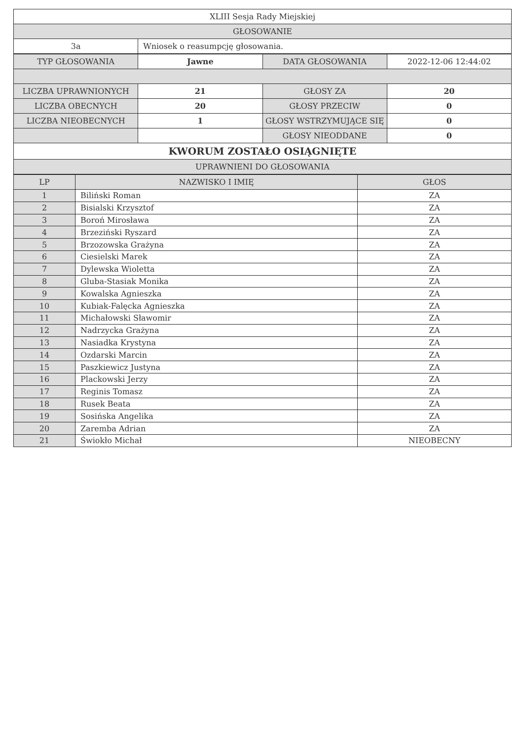| XLIII Sesja Rady Miejskiej | |
| GŁOSOWANIE | |
| 3a | Wniosek o reasumpcję głosowania. |
| TYP GŁOSOWANIA | Jawne | DATA GŁOSOWANIA | 2022-12-06 12:44:02 |
| LICZBA UPRAWNIONYCH | 21 | GŁOSY ZA | 20 |
| LICZBA OBECNYCH | 20 | GŁOSY PRZECIW | 0 |
| LICZBA NIEOBECNYCH | 1 | GŁOSY WSTRZYMUJĄCE SIĘ | 0 |
| | | GŁOSY NIEODDANE | 0 |
| KWORUM ZOSTAŁO OSIĄGNIĘTE | | | |
| UPRAWNIENI DO GŁOSOWANIA | | | |
| LP | NAZWISKO I IMIĘ | GŁOS |
| --- | --- | --- |
| 1 | Biliński Roman | ZA |
| 2 | Bisialski Krzysztof | ZA |
| 3 | Boroń Mirosława | ZA |
| 4 | Brzeziński Ryszard | ZA |
| 5 | Brzozowska Grażyna | ZA |
| 6 | Ciesielski Marek | ZA |
| 7 | Dylewska Wioletta | ZA |
| 8 | Gluba-Stasiak Monika | ZA |
| 9 | Kowalska Agnieszka | ZA |
| 10 | Kubiak-Falęcka Agnieszka | ZA |
| 11 | Michałowski Sławomir | ZA |
| 12 | Nadrzycka Grażyna | ZA |
| 13 | Nasiadka Krystyna | ZA |
| 14 | Ozdarski Marcin | ZA |
| 15 | Paszkiewicz Justyna | ZA |
| 16 | Plackowski Jerzy | ZA |
| 17 | Reginis Tomasz | ZA |
| 18 | Rusek Beata | ZA |
| 19 | Sosińska Angelika | ZA |
| 20 | Zaremba Adrian | ZA |
| 21 | Świokło Michał | NIEOBECNY |